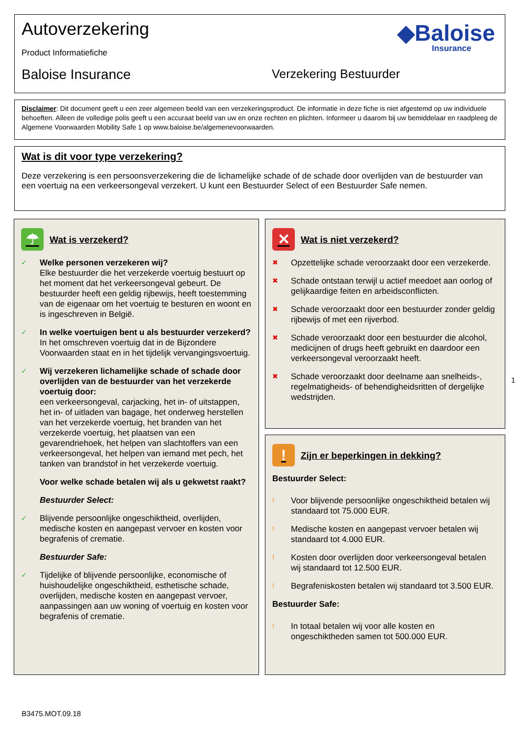Autoverzekering
Product Informatiefiche
Baloise Insurance Verzekering Bestuurder
◆Baloise
Insurance
Disclaimer: Dit document geeft u een zeer algemeen beeld van een verzekeringsproduct. De informatie in deze fiche is niet afgestemd op uw individuele behoeften. Alleen de volledige polis geeft u een accuraat beeld van uw en onze rechten en plichten. Informeer u daarom bij uw bemiddelaar en raadpleeg de Algemene Voorwaarden Mobility Safe 1 op www.baloise.be/algemenevoorwaarden.
Wat is dit voor type verzekering?
Deze verzekering is een persoonsverzekering die de lichamelijke schade of de schade door overlijden van de bestuurder van een voertuig na een verkeersongeval verzekert. U kunt een Bestuurder Select of een Bestuurder Safe nemen.
☂ Wat is verzekerd?
✓
Welke personen verzekeren wij?
Elke bestuurder die het verzekerde voertuig bestuurt op het moment dat het verkeersongeval gebeurt. De bestuurder heeft een geldig rijbewijs, heeft toestemming van de eigenaar om het voertuig te besturen en woont en is ingeschreven in België.
✓
In welke voertuigen bent u als bestuurder verzekerd?
In het omschreven voertuig dat in de Bijzondere Voorwaarden staat en in het tijdelijk vervangingsvoertuig.
✓
Wij verzekeren lichamelijke schade of schade door overlijden van de bestuurder van het verzekerde voertuig door:
een verkeersongeval, carjacking, het in- of uitstappen, het in- of uitladen van bagage, het onderweg herstellen van het verzekerde voertuig, het branden van het verzekerde voertuig, het plaatsen van een gevarendriehoek, het helpen van slachtoffers van een verkeersongeval, het helpen van iemand met pech, het tanken van brandstof in het verzekerde voertuig.
Voor welke schade betalen wij als u gekwetst raakt?
Bestuurder Select:
✓
Blijvende persoonlijke ongeschiktheid, overlijden, medische kosten en aangepast vervoer en kosten voor begrafenis of crematie.
Bestuurder Safe:
✓
Tijdelijke of blijvende persoonlijke, economische of huishoudelijke ongeschiktheid, esthetische schade, overlijden, medische kosten en aangepast vervoer, aanpassingen aan uw woning of voertuig en kosten voor begrafenis of crematie.
✕ Wat is niet verzekerd?
✖
Opzettelijke schade veroorzaakt door een verzekerde.
✖
Schade ontstaan terwijl u actief meedoet aan oorlog of gelijkaardige feiten en arbeidsconflicten.
✖
Schade veroorzaakt door een bestuurder zonder geldig rijbewijs of met een rijverbod.
✖
Schade veroorzaakt door een bestuurder die alcohol, medicijnen of drugs heeft gebruikt en daardoor een verkeersongeval veroorzaakt heeft.
✖
Schade veroorzaakt door deelname aan snelheids-, regelmatigheids- of behendigheidsritten of dergelijke wedstrijden.
! Zijn er beperkingen in dekking?
Bestuurder Select:
!
Voor blijvende persoonlijke ongeschiktheid betalen wij standaard tot 75.000 EUR.
!
Medische kosten en aangepast vervoer betalen wij standaard tot 4.000 EUR.
!
Kosten door overlijden door verkeersongeval betalen wij standaard tot 12.500 EUR.
!
Begrafeniskosten betalen wij standaard tot 3.500 EUR.
Bestuurder Safe:
!
In totaal betalen wij voor alle kosten en ongeschiktheden samen tot 500.000 EUR.
1
B3475.MOT.09.18